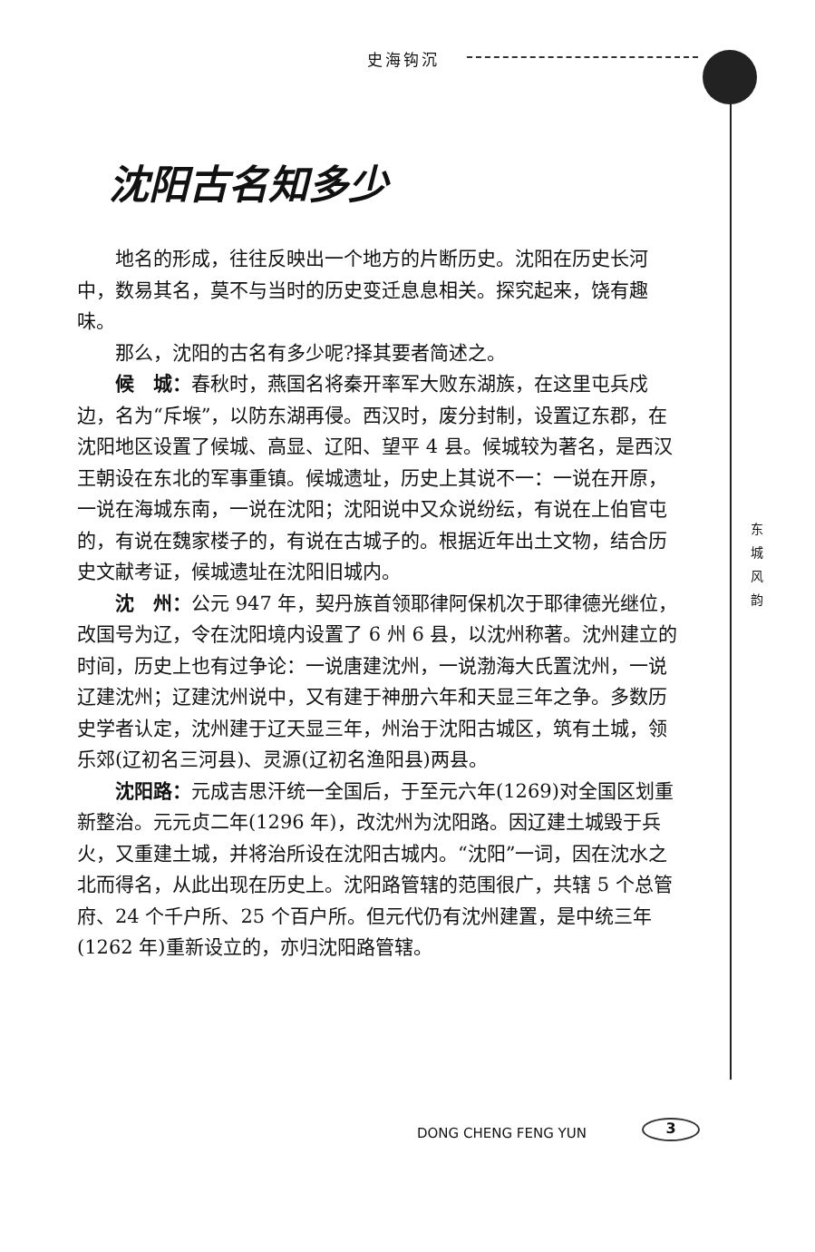史海钩沉
沈阳古名知多少
地名的形成，往往反映出一个地方的片断历史。沈阳在历史长河中，数易其名，莫不与当时的历史变迁息息相关。探究起来，饶有趣味。
那么，沈阳的古名有多少呢?择其要者简述之。
候　城：春秋时，燕国名将秦开率军大败东湖族，在这里屯兵戍边，名为“斥堠”，以防东湖再侵。西汉时，废分封制，设置辽东郡，在沈阳地区设置了候城、高显、辽阳、望平 4 县。候城较为著名，是西汉王朝设在东北的军事重镇。候城遗址，历史上其说不一：一说在开原，一说在海城东南，一说在沈阳；沈阳说中又众说纷纭，有说在上伯官屯的，有说在魏家楼子的，有说在古城子的。根据近年出土文物，结合历史文献考证，候城遗址在沈阳旧城内。
沈　州：公元 947 年，契丹族首领耶律阿保机次于耶律德光继位，改国号为辽，令在沈阳境内设置了 6 州 6 县，以沈州称著。沈州建立的时间，历史上也有过争论：一说唐建沈州，一说渤海大氏置沈州，一说辽建沈州；辽建沈州说中，又有建于神册六年和天显三年之争。多数历史学者认定，沈州建于辽天显三年，州治于沈阳古城区，筑有土城，领乐郊(辽初名三河县)、灵源(辽初名渔阳县)两县。
沈阳路：元成吉思汗统一全国后，于至元六年(1269)对全国区划重新整治。元元贞二年(1296 年)，改沈州为沈阳路。因辽建土城毁于兵火，又重建土城，并将治所设在沈阳古城内。“沈阳”一词，因在沈水之北而得名，从此出现在历史上。沈阳路管辖的范围很广，共辖 5 个总管府、24 个千户所、25 个百户所。但元代仍有沈州建置，是中统三年(1262 年)重新设立的，亦归沈阳路管辖。
东 城 风 韵
DONG CHENG FENG YUN 3